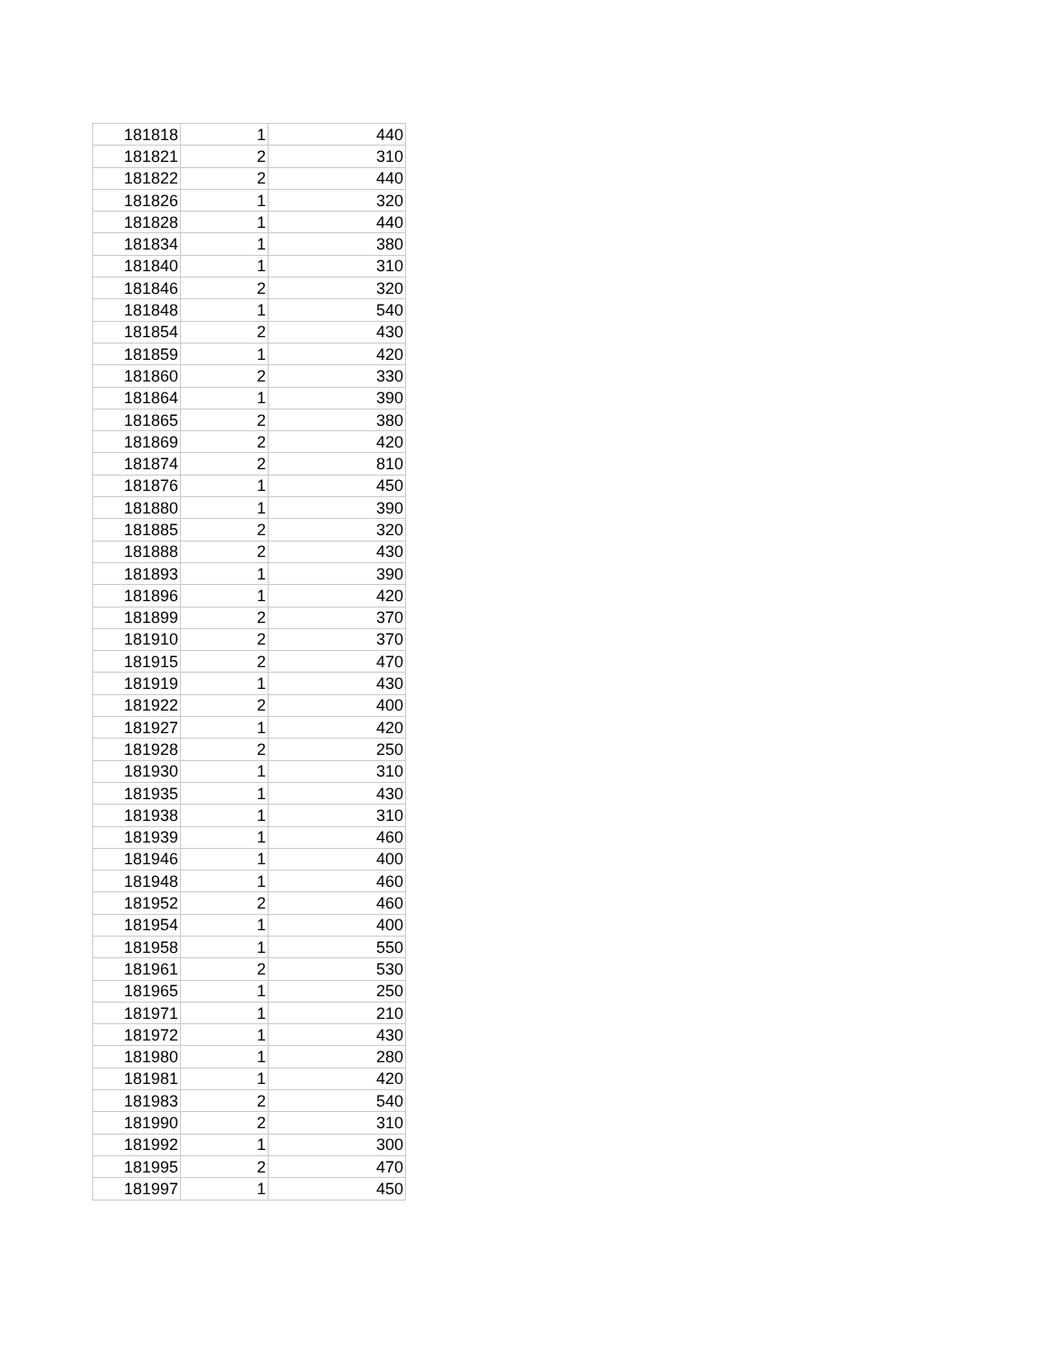| 181818 | 1 | 440 |
| 181821 | 2 | 310 |
| 181822 | 2 | 440 |
| 181826 | 1 | 320 |
| 181828 | 1 | 440 |
| 181834 | 1 | 380 |
| 181840 | 1 | 310 |
| 181846 | 2 | 320 |
| 181848 | 1 | 540 |
| 181854 | 2 | 430 |
| 181859 | 1 | 420 |
| 181860 | 2 | 330 |
| 181864 | 1 | 390 |
| 181865 | 2 | 380 |
| 181869 | 2 | 420 |
| 181874 | 2 | 810 |
| 181876 | 1 | 450 |
| 181880 | 1 | 390 |
| 181885 | 2 | 320 |
| 181888 | 2 | 430 |
| 181893 | 1 | 390 |
| 181896 | 1 | 420 |
| 181899 | 2 | 370 |
| 181910 | 2 | 370 |
| 181915 | 2 | 470 |
| 181919 | 1 | 430 |
| 181922 | 2 | 400 |
| 181927 | 1 | 420 |
| 181928 | 2 | 250 |
| 181930 | 1 | 310 |
| 181935 | 1 | 430 |
| 181938 | 1 | 310 |
| 181939 | 1 | 460 |
| 181946 | 1 | 400 |
| 181948 | 1 | 460 |
| 181952 | 2 | 460 |
| 181954 | 1 | 400 |
| 181958 | 1 | 550 |
| 181961 | 2 | 530 |
| 181965 | 1 | 250 |
| 181971 | 1 | 210 |
| 181972 | 1 | 430 |
| 181980 | 1 | 280 |
| 181981 | 1 | 420 |
| 181983 | 2 | 540 |
| 181990 | 2 | 310 |
| 181992 | 1 | 300 |
| 181995 | 2 | 470 |
| 181997 | 1 | 450 |